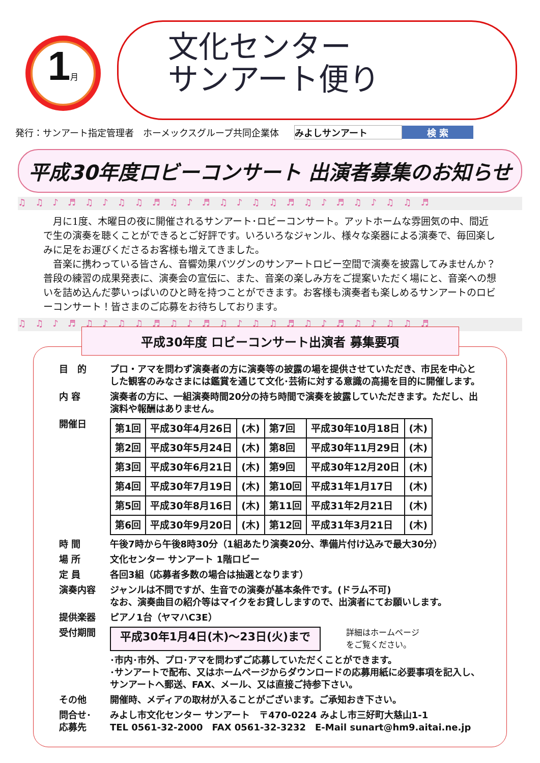1月
文化センター
サンアート便り
発行：サンアート指定管理者　ホーメックスグループ共同企業体 みよしサンアート 検 索
平成30年度ロビーコンサート 出演者募集のお知らせ
♫♫♪♬♫♪♫♫♬♫♪♬♫♪♫♫♬♫♪♬♫♪♫♫♬
　月に1度、木曜日の夜に開催されるサンアート･ロビーコンサート。アットホームな雰囲気の中、間近で生の演奏を聴くことができるとご好評です。いろいろなジャンル、様々な楽器による演奏で、毎回楽しみに足をお運びくださるお客様も増えてきました。
　音楽に携わっている皆さん、音響効果バツグンのサンアートロビー空間で演奏を披露してみませんか？普段の練習の成果発表に、演奏会の宣伝に、また、音楽の楽しみ方をご提案いただく場にと、音楽への想いを詰め込んだ夢いっぱいのひと時を持つことができます。お客様も演奏者も楽しめるサンアートのロビーコンサート！皆さまのご応募をお待ちしております。
♫♫♪♬♫♪♫♫♬♫♪♬♫♪♫♫♬♫♪♬♫♪♫♫♬
平成30年度 ロビーコンサート出演者 募集要項
目　的 プロ・アマを問わず演奏者の方に演奏等の披露の場を提供させていただき、市民を中心とした観客のみなさまには鑑賞を通じて文化･芸術に対する意識の高揚を目的に開催します。
内 容 演奏者の方に、一組演奏時間20分の持ち時間で演奏を披露していただきます。ただし、出演料や報酬はありません。
開催日
| 第1回 | 平成30年4月26日 | (木) | 第7回 | 平成30年10月18日 | (木) |
| 第2回 | 平成30年5月24日 | (木) | 第8回 | 平成30年11月29日 | (木) |
| 第3回 | 平成30年6月21日 | (木) | 第9回 | 平成30年12月20日 | (木) |
| 第4回 | 平成30年7月19日 | (木) | 第10回 | 平成31年1月17日 | (木) |
| 第5回 | 平成30年8月16日 | (木) | 第11回 | 平成31年2月21日 | (木) |
| 第6回 | 平成30年9月20日 | (木) | 第12回 | 平成31年3月21日 | (木) |
時 間 午後7時から午後8時30分（1組あたり演奏20分、準備片付け込みで最大30分）
場 所 文化センター サンアート 1階ロビー
定 員 各回3組（応募者多数の場合は抽選となります）
演奏内容 ジャンルは不問ですが、生音での演奏が基本条件です。(ドラム不可)
なお、演奏曲目の紹介等はマイクをお貸ししますので、出演者にてお願いします。
提供楽器 ピアノ1台（ヤマハC3E）
受付期間 平成30年1月4日(木)～23日(火)まで 詳細はホームページ
をご覧ください。
･市内･市外、プロ･アマを問わずご応募していただくことができます。
･サンアートで配布、又はホームページからダウンロードの応募用紙に必要事項を記入し、サンアートへ郵送、FAX、メール、又は直接ご持参下さい。
その他 開催時、メディアの取材が入ることがございます。ご承知おき下さい。
問合せ･
応募先 みよし市文化センター サンアート　〒470-0224 みよし市三好町大慈山1-1
TEL 0561-32-2000　FAX 0561-32-3232　E-Mail sunart@hm9.aitai.ne.jp